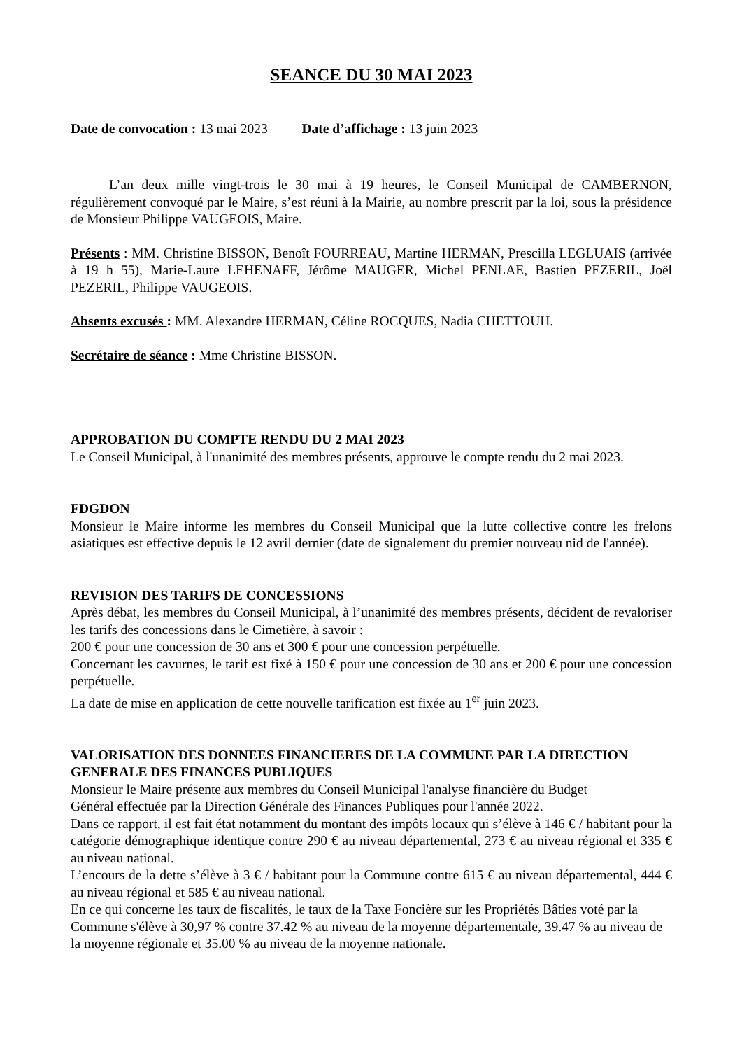SEANCE DU 30 MAI 2023
Date de convocation : 13 mai 2023 Date d’affichage : 13 juin 2023
L’an deux mille vingt-trois le 30 mai à 19 heures, le Conseil Municipal de CAMBERNON, régulièrement convoqué par le Maire, s’est réuni à la Mairie, au nombre prescrit par la loi, sous la présidence de Monsieur Philippe VAUGEOIS, Maire.
Présents : MM. Christine BISSON, Benoît FOURREAU, Martine HERMAN, Prescilla LEGLUAIS (arrivée à 19 h 55), Marie-Laure LEHENAFF, Jérôme MAUGER, Michel PENLAE, Bastien PEZERIL, Joël PEZERIL, Philippe VAUGEOIS.
Absents excusés : MM. Alexandre HERMAN, Céline ROCQUES, Nadia CHETTOUH.
Secrétaire de séance : Mme Christine BISSON.
APPROBATION DU COMPTE RENDU DU 2 MAI 2023
Le Conseil Municipal, à l'unanimité des membres présents, approuve le compte rendu du 2 mai 2023.
FDGDON
Monsieur le Maire informe les membres du Conseil Municipal que la lutte collective contre les frelons asiatiques est effective depuis le 12 avril dernier (date de signalement du premier nouveau nid de l'année).
REVISION DES TARIFS DE CONCESSIONS
Après débat, les membres du Conseil Municipal, à l’unanimité des membres présents, décident de revaloriser les tarifs des concessions dans le Cimetière, à savoir :
200 € pour une concession de 30 ans et 300 € pour une concession perpétuelle.
Concernant les cavurnes, le tarif est fixé à 150 € pour une concession de 30 ans et 200 € pour une concession perpétuelle.
La date de mise en application de cette nouvelle tarification est fixée au 1<sup>er</sup> juin 2023.
VALORISATION DES DONNEES FINANCIERES DE LA COMMUNE PAR LA DIRECTION GENERALE DES FINANCES PUBLIQUES
Monsieur le Maire présente aux membres du Conseil Municipal l'analyse financière du Budget
Général effectuée par la Direction Générale des Finances Publiques pour l'année 2022.
Dans ce rapport, il est fait état notamment du montant des impôts locaux qui s’élève à 146 € / habitant pour la catégorie démographique identique contre 290 € au niveau départemental, 273 € au niveau régional et 335 € au niveau national.
L’encours de la dette s’élève à 3 € / habitant pour la Commune contre 615 € au niveau départemental, 444 € au niveau régional et 585 € au niveau national.
En ce qui concerne les taux de fiscalités, le taux de la Taxe Foncière sur les Propriétés Bâties voté par la Commune s'élève à 30,97 % contre 37.42 % au niveau de la moyenne départementale, 39.47 % au niveau de la moyenne régionale et 35.00 % au niveau de la moyenne nationale.